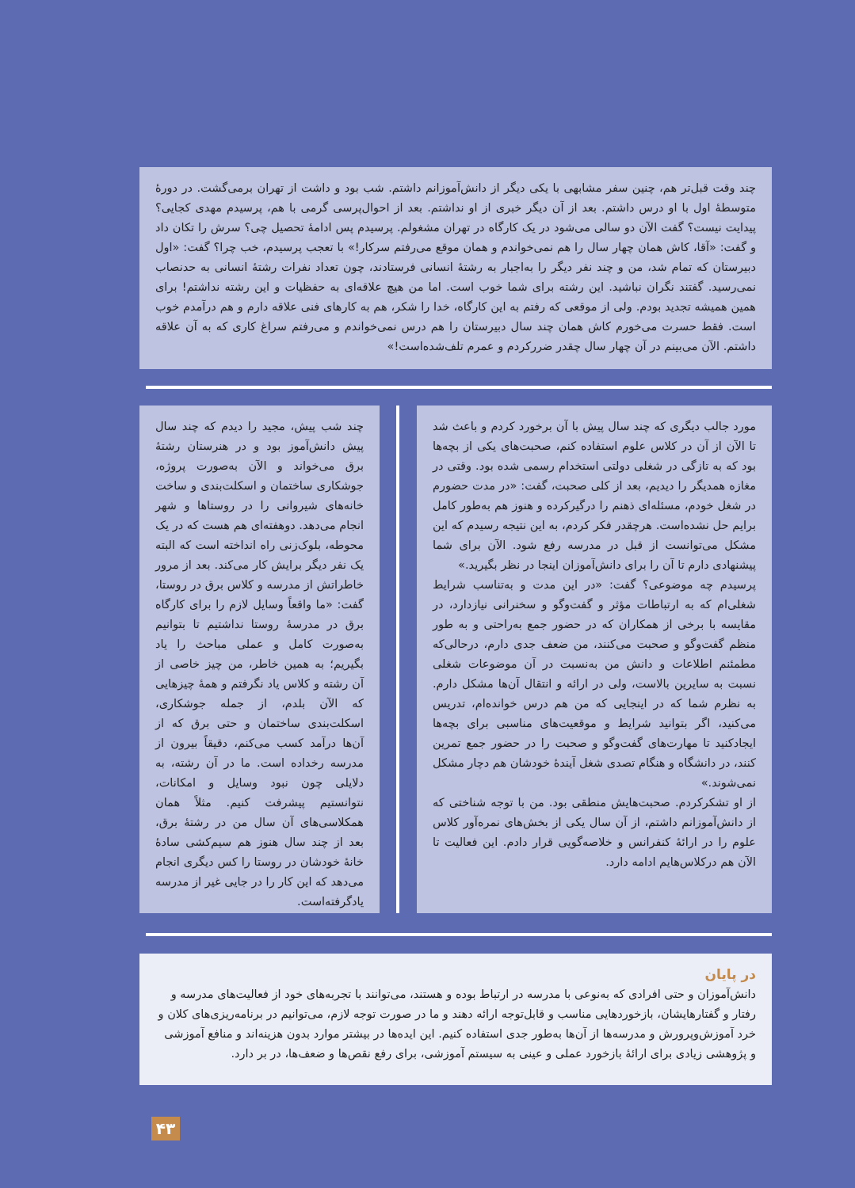چند وقت قبل‌تر هم، چنین سفر مشابهی با یکی دیگر از دانش‌آموزانم داشتم. شب بود و داشت از تهران برمی‌گشت. در دورهٔ متوسطهٔ اول با او درس داشتم. بعد از آن دیگر خبری از او نداشتم. بعد از احوال‌پرسی گرمی با هم، پرسیدم مهدی کجایی؟ پیدایت نیست؟ گفت الآن دو سالی می‌شود در یک کارگاه در تهران مشغولم. پرسیدم پس ادامهٔ تحصیل چی؟ سرش را تکان داد و گفت: «آقا، کاش همان چهار سال را هم نمی‌خواندم و همان موقع می‌رفتم سرکار!» با تعجب پرسیدم، خب چرا؟ گفت: «اول دبیرستان که تمام شد، من و چند نفر دیگر را به‌اجبار به رشتهٔ انسانی فرستادند، چون تعداد نفرات رشتهٔ انسانی به حدنصاب نمی‌رسید. گفتند نگران نباشید. این رشته برای شما خوب است. اما من هیچ علاقه‌ای به حفظیات و این رشته نداشتم! برای همین همیشه تجدید بودم. ولی از موقعی که رفتم به این کارگاه، خدا را شکر، هم به کارهای فنی علاقه دارم و هم درآمدم خوب است. فقط حسرت می‌خورم کاش همان چند سال دبیرستان را هم درس نمی‌خواندم و می‌رفتم سراغ کاری که به آن علاقه داشتم. الآن می‌بینم در آن چهار سال چقدر ضررکردم و عمرم تلف‌شده‌است!»
مورد جالب دیگری که چند سال پیش با آن برخورد کردم و باعث شد تا الآن از آن در کلاس علوم استفاده کنم، صحبت‌های یکی از بچه‌ها بود که به تازگی در شغلی دولتی استخدام رسمی شده بود. وقتی در مغازه همدیگر را دیدیم، بعد از کلی صحبت، گفت: «در مدت حضورم در شغل خودم، مسئله‌ای ذهنم را درگیرکرده و هنوز هم به‌طور کامل برایم حل نشده‌است. هرچقدر فکر کردم، به این نتیجه رسیدم که این مشکل می‌توانست از قبل در مدرسه رفع شود. الآن برای شما پیشنهادی دارم تا آن را برای دانش‌آموزان اینجا در نظر بگیرید.»
پرسیدم چه موضوعی؟ گفت: «در این مدت و به‌تناسب شرایط شغلی‌ام که به ارتباطات مؤثر و گفت‌وگو و سخنرانی نیازدارد، در مقایسه با برخی از همکاران که در حضور جمع به‌راحتی و به طور منظم گفت‌وگو و صحبت می‌کنند، من ضعف جدی دارم، درحالی‌که مطمئنم اطلاعات و دانش من به‌نسبت در آن موضوعات شغلی نسبت به سایرین بالاست، ولی در ارائه و انتقال آن‌ها مشکل دارم. به نظرم شما که در اینجایی که من هم درس خوانده‌ام، تدریس می‌کنید، اگر بتوانید شرایط و موقعیت‌های مناسبی برای بچه‌ها ایجادکنید تا مهارت‌های گفت‌وگو و صحبت را در حضور جمع تمرین کنند، در دانشگاه و هنگام تصدی شغل آیندهٔ خودشان هم دچار مشکل نمی‌شوند.»
از او تشکرکردم. صحبت‌هایش منطقی بود. من با توجه شناختی که از دانش‌آموزانم داشتم، از آن سال یکی از بخش‌های نمره‌آور کلاس علوم را در ارائهٔ کنفرانس و خلاصه‌گویی قرار دادم. این فعالیت تا الآن هم درکلاس‌هایم ادامه دارد.
چند شب پیش، مجید را دیدم که چند سال پیش دانش‌آموز بود و در هنرستان رشتهٔ برق می‌خواند و الآن به‌صورت پروژه، جوشکاری ساختمان و اسکلت‌بندی و ساخت خانه‌های شیروانی را در روستاها و شهر انجام می‌دهد. دوهفته‌ای هم هست که در یک محوطه، بلوک‌زنی راه انداخته است که البته یک نفر دیگر برایش کار می‌کند. بعد از مرور خاطراتش از مدرسه و کلاس برق در روستا، گفت: «ما واقعاً وسایل لازم را برای کارگاه برق در مدرسهٔ روستا نداشتیم تا بتوانیم به‌صورت کامل و عملی مباحث را یاد بگیریم؛ به همین خاطر، من چیز خاصی از آن رشته و کلاس یاد نگرفتم و همهٔ چیزهایی که الآن بلدم، از جمله جوشکاری، اسکلت‌بندی ساختمان و حتی برق که از آن‌ها درآمد کسب می‌کنم، دقیقاً بیرون از مدرسه رخداده است. ما در آن رشته، به دلایلی چون نبود وسایل و امکانات، نتوانستیم پیشرفت کنیم. مثلاً همان همکلاسی‌های آن سال من در رشتهٔ برق، بعد از چند سال هنوز هم سیم‌کشی سادهٔ خانهٔ خودشان در روستا را کس دیگری انجام می‌دهد که این کار را در جایی غیر از مدرسه یادگرفته‌است.
در پایان
دانش‌آموزان و حتی افرادی که به‌نوعی با مدرسه در ارتباط بوده و هستند، می‌توانند با تجربه‌های خود از فعالیت‌های مدرسه و رفتار و گفتارهایشان، بازخوردهایی مناسب و قابل‌توجه ارائه دهند و ما در صورت توجه لازم، می‌توانیم در برنامه‌ریزی‌های کلان و خرد آموزش‌وپرورش و مدرسه‌ها از آن‌ها به‌طور جدی استفاده کنیم. این ایده‌ها در بیشتر موارد بدون هزینه‌اند و منافع آموزشی و پژوهشی زیادی برای ارائهٔ بازخورد عملی و عینی به سیستم آموزشی، برای رفع نقص‌ها و ضعف‌ها، در بر دارد.
۴۳